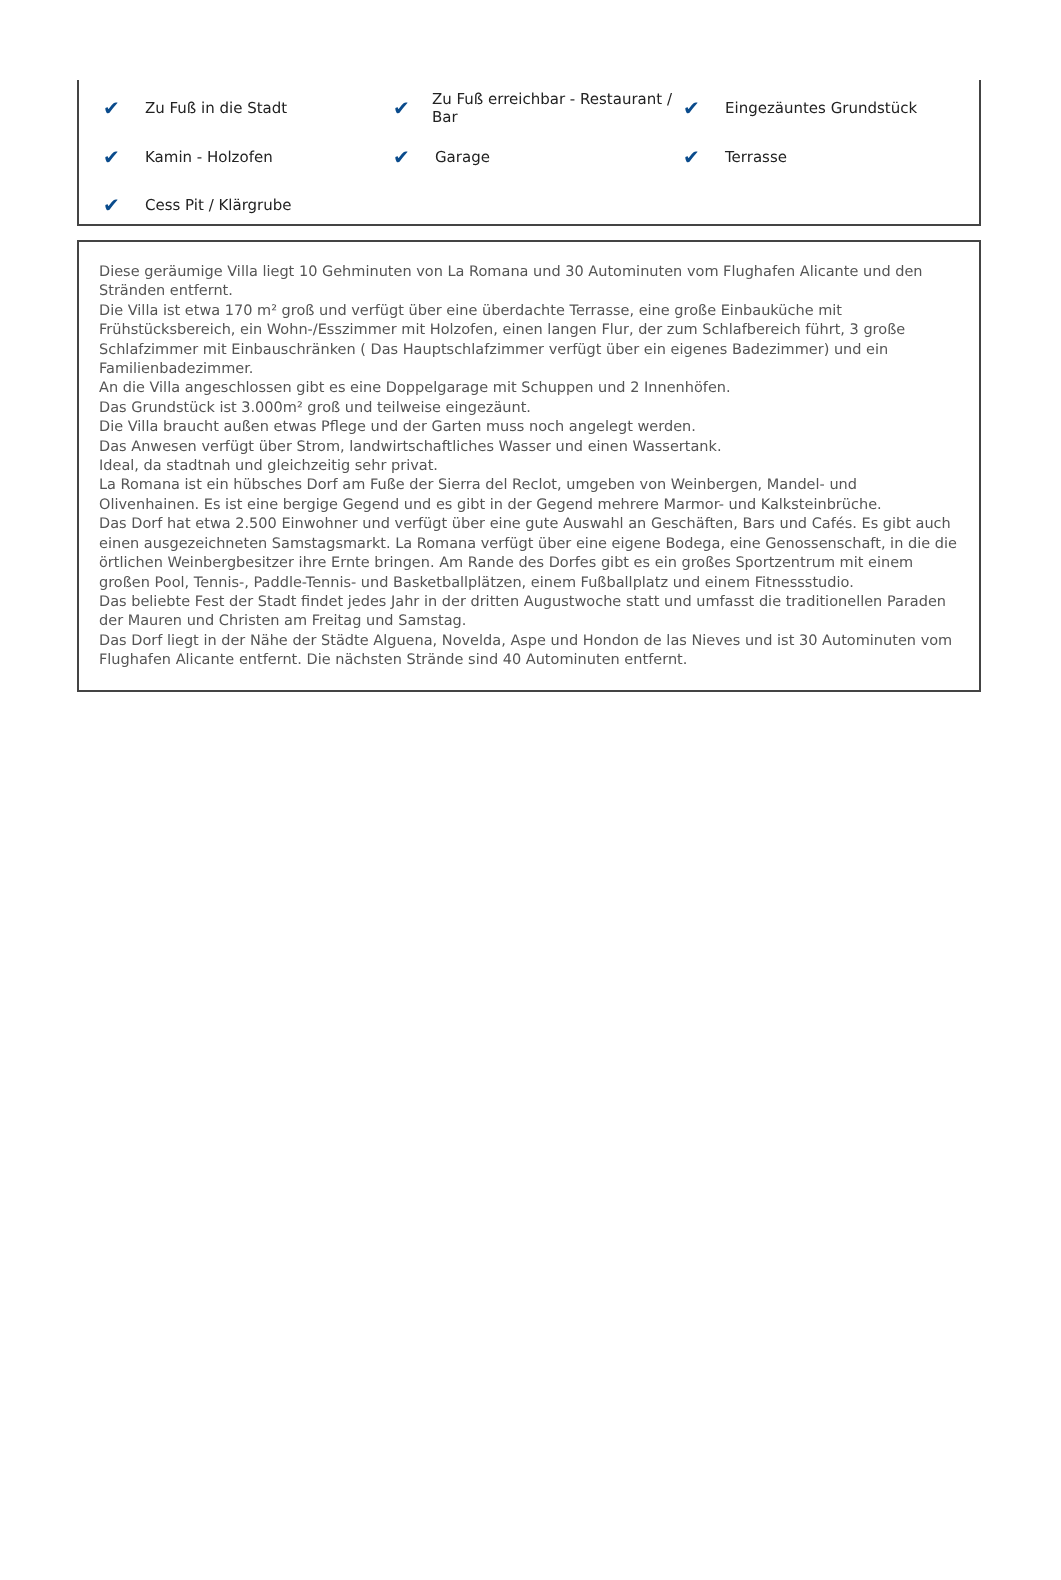✔ Zu Fuß in die Stadt
✔ Zu Fuß erreichbar - Restaurant / Bar
✔ Eingezäuntes Grundstück
✔ Kamin - Holzofen
✔ Garage
✔ Terrasse
✔ Cess Pit / Klärgrube
Diese geräumige Villa liegt 10 Gehminuten von La Romana und 30 Autominuten vom Flughafen Alicante und den Stränden entfernt.
Die Villa ist etwa 170 m² groß und verfügt über eine überdachte Terrasse, eine große Einbauküche mit Frühstücksbereich, ein Wohn-/Esszimmer mit Holzofen, einen langen Flur, der zum Schlafbereich führt, 3 große Schlafzimmer mit Einbauschränken ( Das Hauptschlafzimmer verfügt über ein eigenes Badezimmer) und ein Familienbadezimmer.
An die Villa angeschlossen gibt es eine Doppelgarage mit Schuppen und 2 Innenhöfen.
Das Grundstück ist 3.000m² groß und teilweise eingezäunt.
Die Villa braucht außen etwas Pflege und der Garten muss noch angelegt werden.
Das Anwesen verfügt über Strom, landwirtschaftliches Wasser und einen Wassertank.
Ideal, da stadtnah und gleichzeitig sehr privat.
La Romana ist ein hübsches Dorf am Fuße der Sierra del Reclot, umgeben von Weinbergen, Mandel- und Olivenhainen. Es ist eine bergige Gegend und es gibt in der Gegend mehrere Marmor- und Kalksteinbrüche.
Das Dorf hat etwa 2.500 Einwohner und verfügt über eine gute Auswahl an Geschäften, Bars und Cafés. Es gibt auch einen ausgezeichneten Samstagsmarkt. La Romana verfügt über eine eigene Bodega, eine Genossenschaft, in die die örtlichen Weinbergbesitzer ihre Ernte bringen. Am Rande des Dorfes gibt es ein großes Sportzentrum mit einem großen Pool, Tennis-, Paddle-Tennis- und Basketballplätzen, einem Fußballplatz und einem Fitnessstudio.
Das beliebte Fest der Stadt findet jedes Jahr in der dritten Augustwoche statt und umfasst die traditionellen Paraden der Mauren und Christen am Freitag und Samstag.
Das Dorf liegt in der Nähe der Städte Alguena, Novelda, Aspe und Hondon de las Nieves und ist 30 Autominuten vom Flughafen Alicante entfernt. Die nächsten Strände sind 40 Autominuten entfernt.